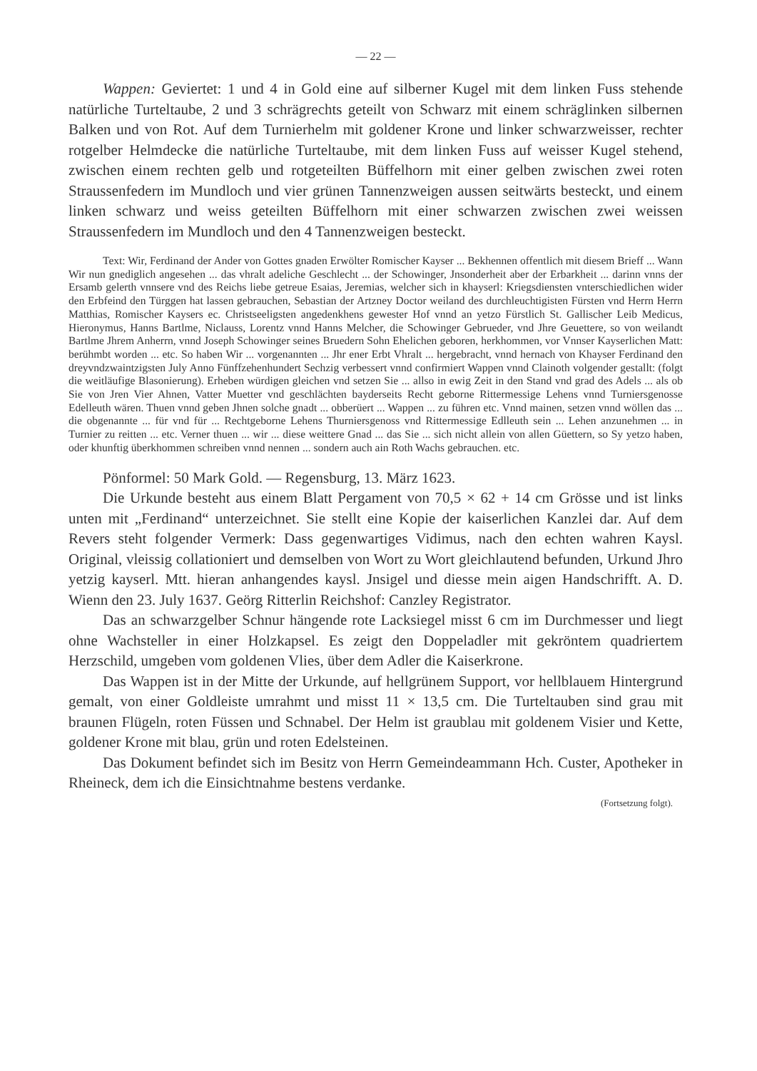— 22 —
Wappen: Geviertet: 1 und 4 in Gold eine auf silberner Kugel mit dem linken Fuss stehende natürliche Turteltaube, 2 und 3 schrägrechts geteilt von Schwarz mit einem schräglinken silbernen Balken und von Rot. Auf dem Turnierhelm mit goldener Krone und linker schwarzweisser, rechter rotgelber Helmdecke die natürliche Turteltaube, mit dem linken Fuss auf weisser Kugel stehend, zwischen einem rechten gelb und rotgeteilten Büffelhorn mit einer gelben zwischen zwei roten Straussenfedern im Mundloch und vier grünen Tannenzweigen aussen seitwärts besteckt, und einem linken schwarz und weiss geteilten Büffelhorn mit einer schwarzen zwischen zwei weissen Straussenfedern im Mundloch und den 4 Tannenzweigen besteckt.
Text: Wir, Ferdinand der Ander von Gottes gnaden Erwölter Romischer Kayser ... Bekhennen offentlich mit diesem Brieff ... Wann Wir nun gnediglich angesehen ... das vhralt adeliche Geschlecht ... der Schowinger, Jnsonderheit aber der Erbarkheit ... darinn vnns der Ersamb gelerth vnnsere vnd des Reichs liebe getreue Esaias, Jeremias, welcher sich in khayserl: Kriegsdiensten vnterschiedlichen wider den Erbfeind den Türggen hat lassen gebrauchen, Sebastian der Artzney Doctor weiland des durchleuchtigisten Fürsten vnd Herrn Herrn Matthias, Romischer Kaysers ec. Christseeligsten angedenkhens gewester Hof vnnd an yetzo Fürstlich St. Gallischer Leib Medicus, Hieronymus, Hanns Bartlme, Niclauss, Lorentz vnnd Hanns Melcher, die Schowinger Gebrueder, vnd Jhre Geuettere, so von weilandt Bartlme Jhrem Anherrn, vnnd Joseph Schowinger seines Bruedern Sohn Ehelichen geboren, herkhommen, vor Vnnser Kayserlichen Matt: berühmbt worden ... etc. So haben Wir ... vorgenannten ... Jhr ener Erbt Vhralt ... hergebracht, vnnd hernach von Khayser Ferdinand den dreyvndzwaintzigsten July Anno Fünffzehenhundert Sechzig verbessert vnnd confirmiert Wappen vnnd Clainoth volgender gestallt: (folgt die weitläufige Blasonierung). Erheben würdigen gleichen vnd setzen Sie ... allso in ewig Zeit in den Stand vnd grad des Adels ... als ob Sie von Jren Vier Ahnen, Vatter Muetter vnd geschlächten bayderseits Recht geborne Rittermessige Lehens vnnd Turniersgenosse Edelleuth wären. Thuen vnnd geben Jhnen solche gnadt ... obberüert ... Wappen ... zu führen etc. Vnnd mainen, setzen vnnd wöllen das ... die obgenannte ... für vnd für ... Rechtgeborne Lehens Thurniersgenoss vnd Rittermessige Edlleuth sein ... Lehen anzunehmen ... in Turnier zu reitten ... etc. Verner thuen ... wir ... diese weittere Gnad ... das Sie ... sich nicht allein von allen Güettern, so Sy yetzo haben, oder khunftig überkhommen schreiben vnnd nennen ... sondern auch ain Roth Wachs gebrauchen. etc.
Pönformel: 50 Mark Gold. — Regensburg, 13. März 1623.
Die Urkunde besteht aus einem Blatt Pergament von 70,5 × 62 + 14 cm Grösse und ist links unten mit „Ferdinand“ unterzeichnet. Sie stellt eine Kopie der kaiserlichen Kanzlei dar. Auf dem Revers steht folgender Vermerk: Dass gegenwartiges Vidimus, nach den echten wahren Kaysl. Original, vleissig collationiert und demselben von Wort zu Wort gleichlautend befunden, Urkund Jhro yetzig kayserl. Mtt. hieran anhangendes kaysl. Jnsigel und diesse mein aigen Handschrifft. A. D. Wienn den 23. July 1637. Geörg Ritterlin Reichshof: Canzley Registrator.
Das an schwarzgelber Schnur hängende rote Lacksiegel misst 6 cm im Durchmesser und liegt ohne Wachsteller in einer Holzkapsel. Es zeigt den Doppeladler mit gekröntem quadriertem Herzschild, umgeben vom goldenen Vlies, über dem Adler die Kaiserkrone.
Das Wappen ist in der Mitte der Urkunde, auf hellgrünem Support, vor hellblauem Hintergrund gemalt, von einer Goldleiste umrahmt und misst 11 × 13,5 cm. Die Turteltauben sind grau mit braunen Flügeln, roten Füssen und Schnabel. Der Helm ist graublau mit goldenem Visier und Kette, goldener Krone mit blau, grün und roten Edelsteinen.
Das Dokument befindet sich im Besitz von Herrn Gemeindeammann Hch. Custer, Apotheker in Rheineck, dem ich die Einsichtnahme bestens verdanke.
(Fortsetzung folgt).